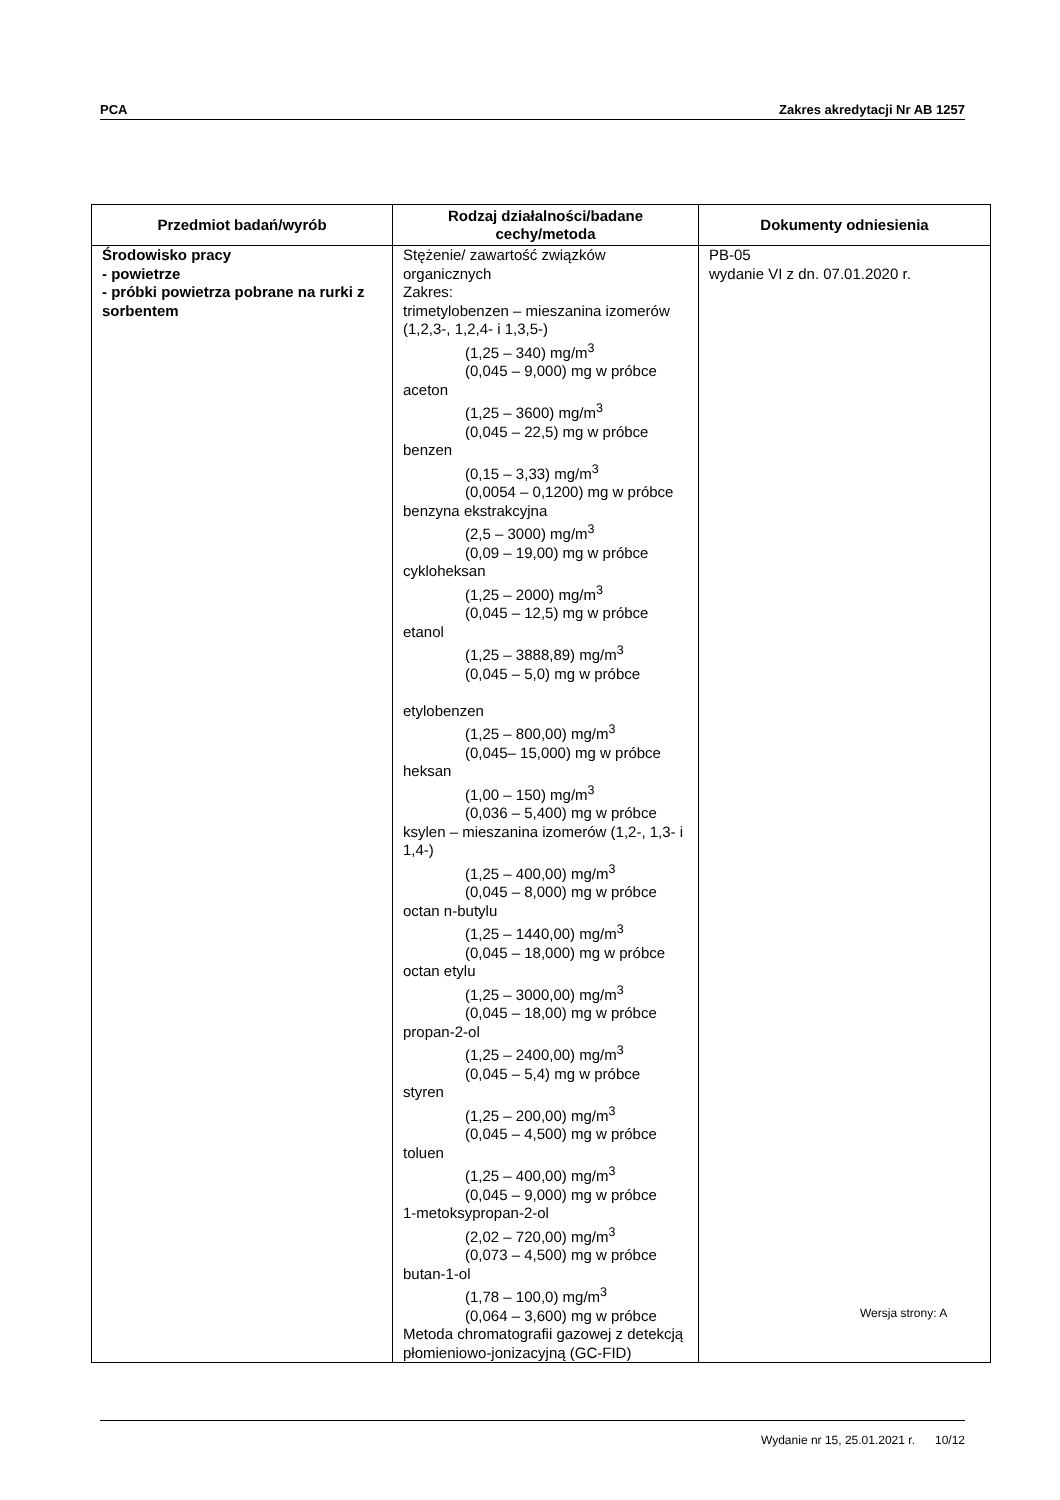PCA Zakres akredytacji Nr AB 1257
| Przedmiot badań/wyrób | Rodzaj działalności/badane cechy/metoda | Dokumenty odniesienia |
| --- | --- | --- |
| Środowisko pracy - powietrze - próbki powietrza pobrane na rurki z sorbentem | Stężenie/ zawartość związków organicznych Zakres: trimetylobenzen – mieszanina izomerów (1,2,3-, 1,2,4- i 1,3,5-) (1,25 – 340) mg/m<sup>3</sup> (0,045 – 9,000) mg w próbce aceton (1,25 – 3600) mg/m<sup>3</sup> (0,045 – 22,5) mg w próbce benzen (0,15 – 3,33) mg/m<sup>3</sup> (0,0054 – 0,1200) mg w próbce benzyna ekstrakcyjna (2,5 – 3000) mg/m<sup>3</sup> (0,09 – 19,00) mg w próbce cykloheksan (1,25 – 2000) mg/m<sup>3</sup> (0,045 – 12,5) mg w próbce etanol (1,25 – 3888,89) mg/m<sup>3</sup> (0,045 – 5,0) mg w próbce etylobenzen (1,25 – 800,00) mg/m<sup>3</sup> (0,045– 15,000) mg w próbce heksan (1,00 – 150) mg/m<sup>3</sup> (0,036 – 5,400) mg w próbce ksylen – mieszanina izomerów (1,2-, 1,3- i 1,4-) (1,25 – 400,00) mg/m<sup>3</sup> (0,045 – 8,000) mg w próbce octan n-butylu (1,25 – 1440,00) mg/m<sup>3</sup> (0,045 – 18,000) mg w próbce octan etylu (1,25 – 3000,00) mg/m<sup>3</sup> (0,045 – 18,00) mg w próbce propan-2-ol (1,25 – 2400,00) mg/m<sup>3</sup> (0,045 – 5,4) mg w próbce styren (1,25 – 200,00) mg/m<sup>3</sup> (0,045 – 4,500) mg w próbce toluen (1,25 – 400,00) mg/m<sup>3</sup> (0,045 – 9,000) mg w próbce 1-metoksypropan-2-ol (2,02 – 720,00) mg/m<sup>3</sup> (0,073 – 4,500) mg w próbce butan-1-ol (1,78 – 100,0) mg/m<sup>3</sup> (0,064 – 3,600) mg w próbce Metoda chromatografii gazowej z detekcją płomieniowo-jonizacyjną (GC-FID) | PB-05 wydanie VI z dn. 07.01.2020 r. |
Wersja strony: A
Wydanie nr 15, 25.01.2021 r. 10/12